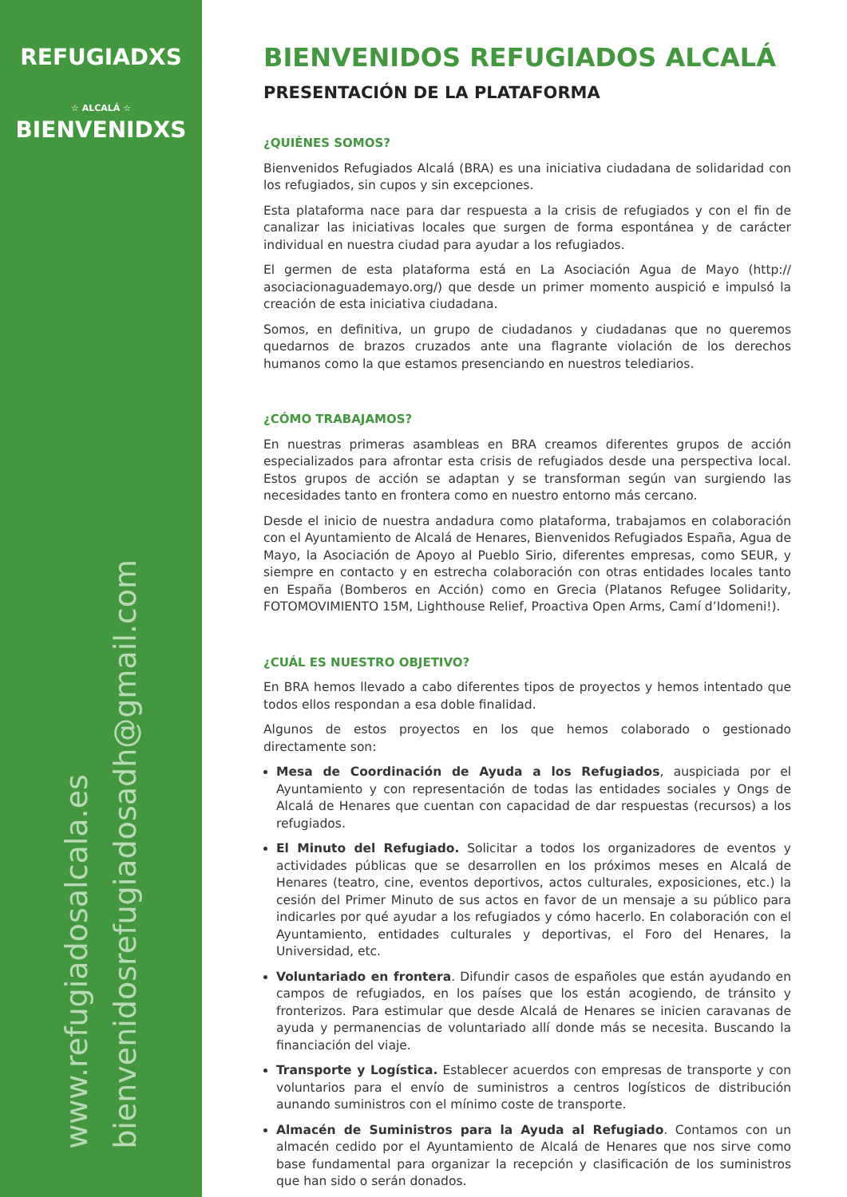REFUGIADXS
☆ ALCALÁ ☆
BIENVENIDXS
www.refugiadosalcala.es
bienvenidosrefugiadosadh@gmail.com
BIENVENIDOS REFUGIADOS ALCALÁ
PRESENTACIÓN DE LA PLATAFORMA
¿QUIÉNES SOMOS?
Bienvenidos Refugiados Alcalá (BRA) es una iniciativa ciudadana de solidaridad con los refugiados, sin cupos y sin excepciones.
Esta plataforma nace para dar respuesta a la crisis de refugiados y con el fin de canalizar las iniciativas locales que surgen de forma espontánea y de carácter individual en nuestra ciudad para ayudar a los refugiados.
El germen de esta plataforma está en La Asociación Agua de Mayo (http:// asociacionaguademayo.org/) que desde un primer momento auspició e impulsó la creación de esta iniciativa ciudadana.
Somos, en definitiva, un grupo de ciudadanos y ciudadanas que no queremos quedarnos de brazos cruzados ante una flagrante violación de los derechos humanos como la que estamos presenciando en nuestros telediarios.
¿CÓMO TRABAJAMOS?
En nuestras primeras asambleas en BRA creamos diferentes grupos de acción especializados para afrontar esta crisis de refugiados desde una perspectiva local. Estos grupos de acción se adaptan y se transforman según van surgiendo las necesidades tanto en frontera como en nuestro entorno más cercano.
Desde el inicio de nuestra andadura como plataforma, trabajamos en colaboración con el Ayuntamiento de Alcalá de Henares, Bienvenidos Refugiados España, Agua de Mayo, la Asociación de Apoyo al Pueblo Sirio, diferentes empresas, como SEUR, y siempre en contacto y en estrecha colaboración con otras entidades locales tanto en España (Bomberos en Acción) como en Grecia (Platanos Refugee Solidarity, FOTOMOVIMIENTO 15M, Lighthouse Relief, Proactiva Open Arms, Camí d’Idomeni!).
¿CUÁL ES NUESTRO OBJETIVO?
En BRA hemos llevado a cabo diferentes tipos de proyectos y hemos intentado que todos ellos respondan a esa doble finalidad.
Algunos de estos proyectos en los que hemos colaborado o gestionado directamente son:
Mesa de Coordinación de Ayuda a los Refugiados, auspiciada por el Ayuntamiento y con representación de todas las entidades sociales y Ongs de Alcalá de Henares que cuentan con capacidad de dar respuestas (recursos) a los refugiados.
El Minuto del Refugiado. Solicitar a todos los organizadores de eventos y actividades públicas que se desarrollen en los próximos meses en Alcalá de Henares (teatro, cine, eventos deportivos, actos culturales, exposiciones, etc.) la cesión del Primer Minuto de sus actos en favor de un mensaje a su público para indicarles por qué ayudar a los refugiados y cómo hacerlo. En colaboración con el Ayuntamiento, entidades culturales y deportivas, el Foro del Henares, la Universidad, etc.
Voluntariado en frontera. Difundir casos de españoles que están ayudando en campos de refugiados, en los países que los están acogiendo, de tránsito y fronterizos. Para estimular que desde Alcalá de Henares se inicien caravanas de ayuda y permanencias de voluntariado allí donde más se necesita. Buscando la financiación del viaje.
Transporte y Logística. Establecer acuerdos con empresas de transporte y con voluntarios para el envío de suministros a centros logísticos de distribución aunando suministros con el mínimo coste de transporte.
Almacén de Suministros para la Ayuda al Refugiado. Contamos con un almacén cedido por el Ayuntamiento de Alcalá de Henares que nos sirve como base fundamental para organizar la recepción y clasificación de los suministros que han sido o serán donados.